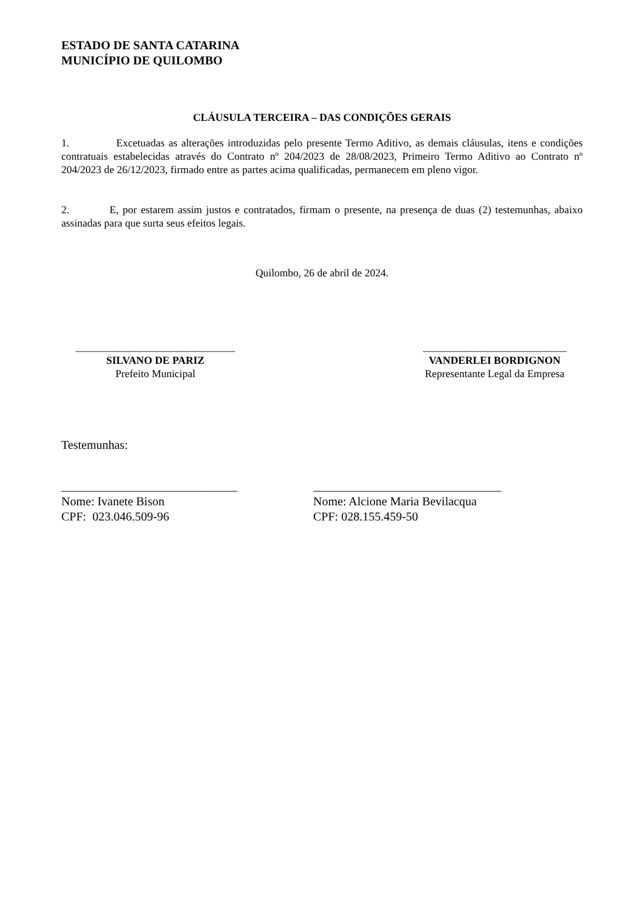ESTADO DE SANTA CATARINA
MUNICÍPIO DE QUILOMBO
CLÁUSULA TERCEIRA – DAS CONDIÇÕES GERAIS
1. Excetuadas as alterações introduzidas pelo presente Termo Aditivo, as demais cláusulas, itens e condições contratuais estabelecidas através do Contrato nº 204/2023 de 28/08/2023, Primeiro Termo Aditivo ao Contrato nº 204/2023 de 26/12/2023, firmado entre as partes acima qualificadas, permanecem em pleno vigor.
2. E, por estarem assim justos e contratados, firmam o presente, na presença de duas (2) testemunhas, abaixo assinadas para que surta seus efeitos legais.
Quilombo, 26 de abril de 2024.
______________________________
SILVANO DE PARIZ
Prefeito Municipal
___________________________
VANDERLEI BORDIGNON
Representante Legal da Empresa
Testemunhas:
_____________________________
Nome: Ivanete Bison
CPF: 023.046.509-96
_______________________________
Nome: Alcione Maria Bevilacqua
CPF: 028.155.459-50